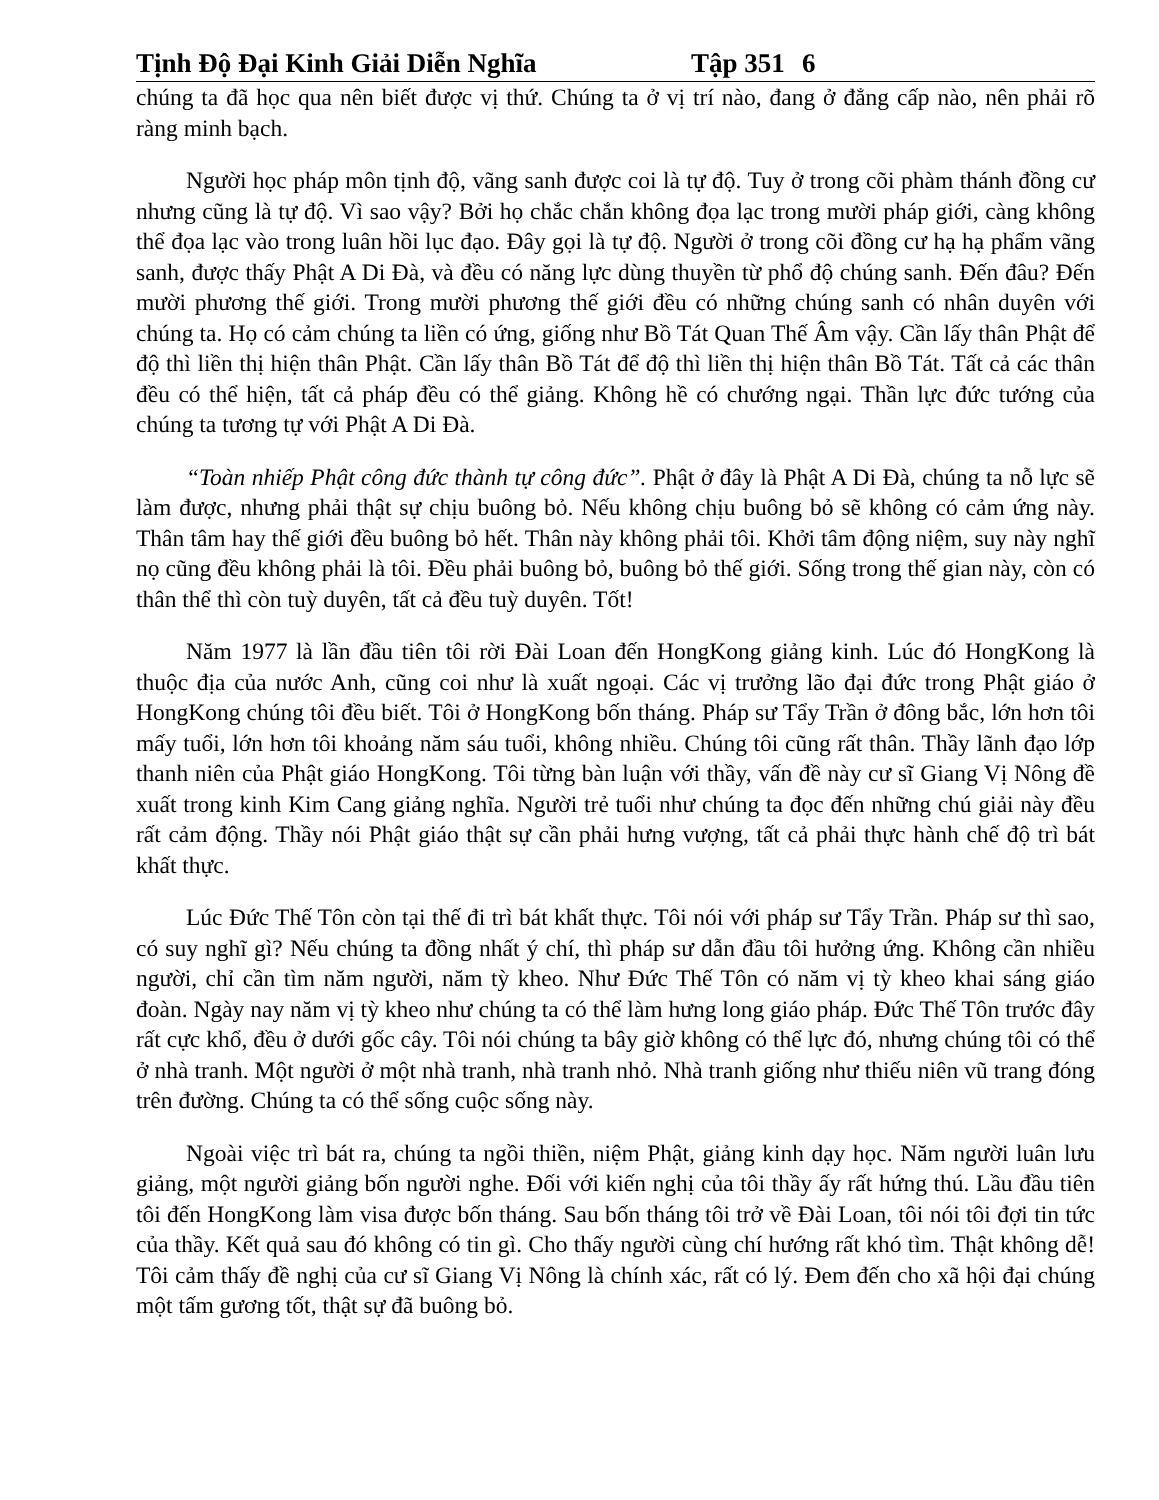Tịnh Độ Đại Kinh Giải Diễn Nghĩa Tập 351 6
chúng ta đã học qua nên biết được vị thứ. Chúng ta ở vị trí nào, đang ở đẳng cấp nào, nên phải rõ ràng minh bạch.
Người học pháp môn tịnh độ, vãng sanh được coi là tự độ. Tuy ở trong cõi phàm thánh đồng cư nhưng cũng là tự độ. Vì sao vậy? Bởi họ chắc chắn không đọa lạc trong mười pháp giới, càng không thể đọa lạc vào trong luân hồi lục đạo. Đây gọi là tự độ. Người ở trong cõi đồng cư hạ hạ phẩm vãng sanh, được thấy Phật A Di Đà, và đều có năng lực dùng thuyền từ phổ độ chúng sanh. Đến đâu? Đến mười phương thế giới. Trong mười phương thế giới đều có những chúng sanh có nhân duyên với chúng ta. Họ có cảm chúng ta liền có ứng, giống như Bồ Tát Quan Thế Âm vậy. Cần lấy thân Phật để độ thì liền thị hiện thân Phật. Cần lấy thân Bồ Tát để độ thì liền thị hiện thân Bồ Tát. Tất cả các thân đều có thể hiện, tất cả pháp đều có thể giảng. Không hề có chướng ngại. Thần lực đức tướng của chúng ta tương tự với Phật A Di Đà.
“Toàn nhiếp Phật công đức thành tự công đức”. Phật ở đây là Phật A Di Đà, chúng ta nỗ lực sẽ làm được, nhưng phải thật sự chịu buông bỏ. Nếu không chịu buông bỏ sẽ không có cảm ứng này. Thân tâm hay thế giới đều buông bỏ hết. Thân này không phải tôi. Khởi tâm động niệm, suy này nghĩ nọ cũng đều không phải là tôi. Đều phải buông bỏ, buông bỏ thế giới. Sống trong thế gian này, còn có thân thể thì còn tuỳ duyên, tất cả đều tuỳ duyên. Tốt!
Năm 1977 là lần đầu tiên tôi rời Đài Loan đến HongKong giảng kinh. Lúc đó HongKong là thuộc địa của nước Anh, cũng coi như là xuất ngoại. Các vị trưởng lão đại đức trong Phật giáo ở HongKong chúng tôi đều biết. Tôi ở HongKong bốn tháng. Pháp sư Tẩy Trần ở đông bắc, lớn hơn tôi mấy tuổi, lớn hơn tôi khoảng năm sáu tuổi, không nhiều. Chúng tôi cũng rất thân. Thầy lãnh đạo lớp thanh niên của Phật giáo HongKong. Tôi từng bàn luận với thầy, vấn đề này cư sĩ Giang Vị Nông đề xuất trong kinh Kim Cang giảng nghĩa. Người trẻ tuổi như chúng ta đọc đến những chú giải này đều rất cảm động. Thầy nói Phật giáo thật sự cần phải hưng vượng, tất cả phải thực hành chế độ trì bát khất thực.
Lúc Đức Thế Tôn còn tại thế đi trì bát khất thực. Tôi nói với pháp sư Tẩy Trần. Pháp sư thì sao, có suy nghĩ gì? Nếu chúng ta đồng nhất ý chí, thì pháp sư dẫn đầu tôi hưởng ứng. Không cần nhiều người, chỉ cần tìm năm người, năm tỳ kheo. Như Đức Thế Tôn có năm vị tỳ kheo khai sáng giáo đoàn. Ngày nay năm vị tỳ kheo như chúng ta có thể làm hưng long giáo pháp. Đức Thế Tôn trước đây rất cực khổ, đều ở dưới gốc cây. Tôi nói chúng ta bây giờ không có thể lực đó, nhưng chúng tôi có thể ở nhà tranh. Một người ở một nhà tranh, nhà tranh nhỏ. Nhà tranh giống như thiếu niên vũ trang đóng trên đường. Chúng ta có thể sống cuộc sống này.
Ngoài việc trì bát ra, chúng ta ngồi thiền, niệm Phật, giảng kinh dạy học. Năm người luân lưu giảng, một người giảng bốn người nghe. Đối với kiến nghị của tôi thầy ấy rất hứng thú. Lầu đầu tiên tôi đến HongKong làm visa được bốn tháng. Sau bốn tháng tôi trở về Đài Loan, tôi nói tôi đợi tin tức của thầy. Kết quả sau đó không có tin gì. Cho thấy người cùng chí hướng rất khó tìm. Thật không dễ! Tôi cảm thấy đề nghị của cư sĩ Giang Vị Nông là chính xác, rất có lý. Đem đến cho xã hội đại chúng một tấm gương tốt, thật sự đã buông bỏ.